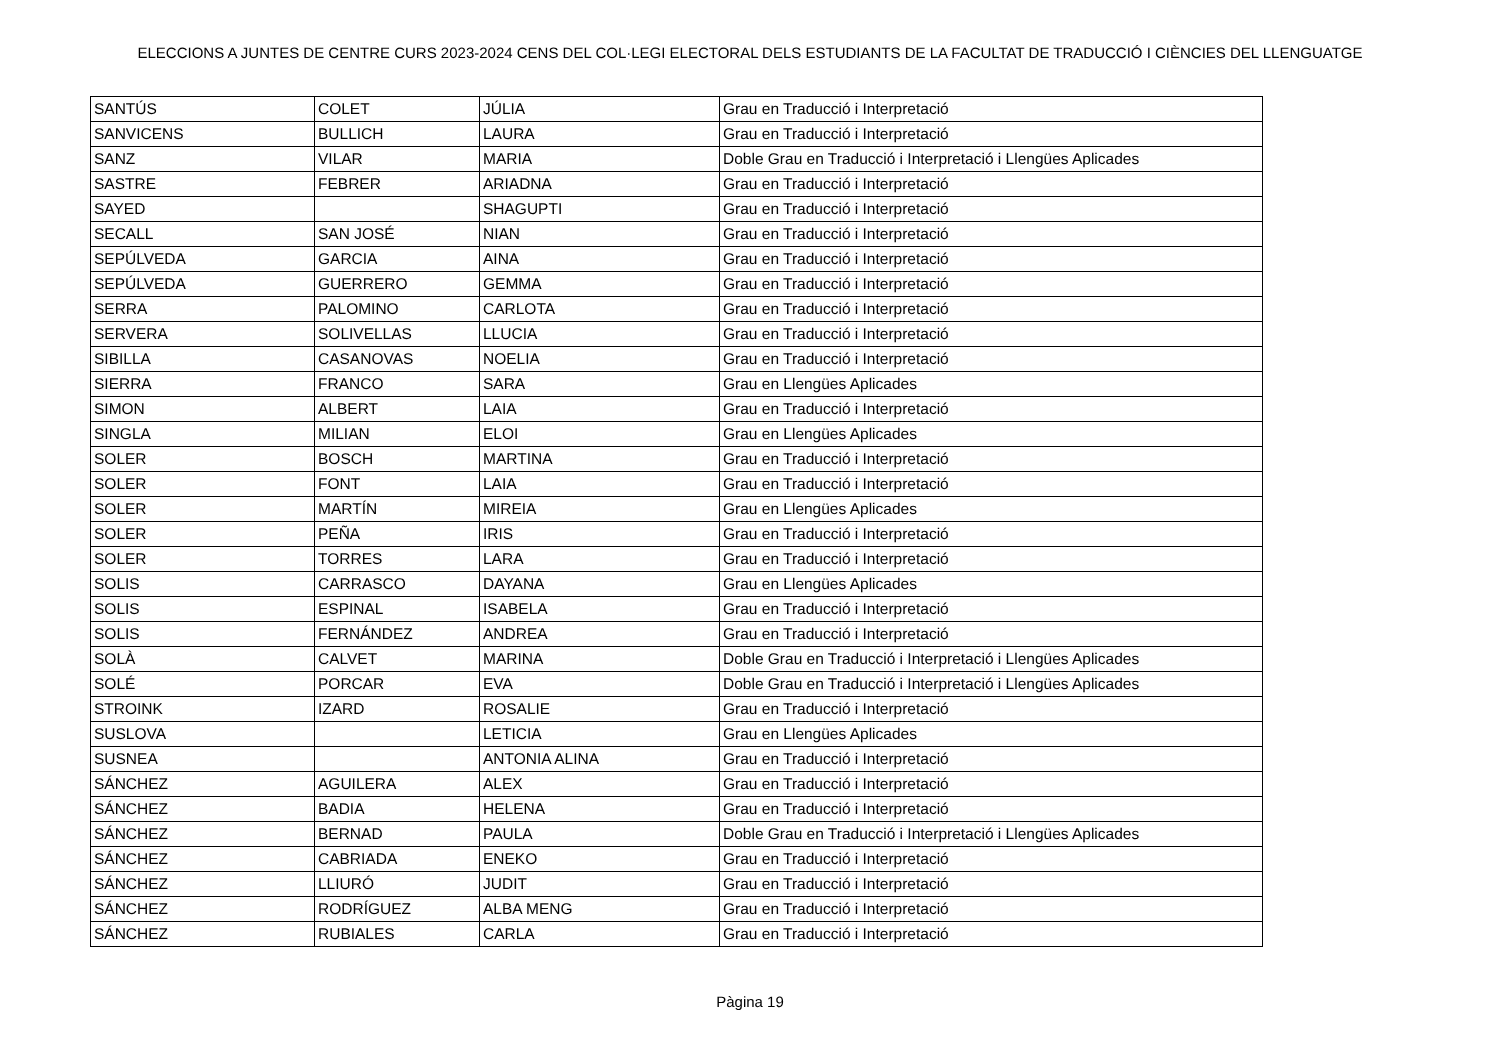ELECCIONS A JUNTES DE CENTRE CURS 2023-2024 CENS DEL COL·LEGI ELECTORAL DELS ESTUDIANTS DE LA FACULTAT DE TRADUCCIÓ I CIÈNCIES DEL LLENGUATGE
| SANTÚS | COLET | JÚLIA | Grau en Traducció i Interpretació |
| SANVICENS | BULLICH | LAURA | Grau en Traducció i Interpretació |
| SANZ | VILAR | MARIA | Doble Grau en Traducció i Interpretació i Llengües Aplicades |
| SASTRE | FEBRER | ARIADNA | Grau en Traducció i Interpretació |
| SAYED | | SHAGUPTI | Grau en Traducció i Interpretació |
| SECALL | SAN JOSÉ | NIAN | Grau en Traducció i Interpretació |
| SEPÚLVEDA | GARCIA | AINA | Grau en Traducció i Interpretació |
| SEPÚLVEDA | GUERRERO | GEMMA | Grau en Traducció i Interpretació |
| SERRA | PALOMINO | CARLOTA | Grau en Traducció i Interpretació |
| SERVERA | SOLIVELLAS | LLUCIA | Grau en Traducció i Interpretació |
| SIBILLA | CASANOVAS | NOELIA | Grau en Traducció i Interpretació |
| SIERRA | FRANCO | SARA | Grau en Llengües Aplicades |
| SIMON | ALBERT | LAIA | Grau en Traducció i Interpretació |
| SINGLA | MILIAN | ELOI | Grau en Llengües Aplicades |
| SOLER | BOSCH | MARTINA | Grau en Traducció i Interpretació |
| SOLER | FONT | LAIA | Grau en Traducció i Interpretació |
| SOLER | MARTÍN | MIREIA | Grau en Llengües Aplicades |
| SOLER | PEÑA | IRIS | Grau en Traducció i Interpretació |
| SOLER | TORRES | LARA | Grau en Traducció i Interpretació |
| SOLIS | CARRASCO | DAYANA | Grau en Llengües Aplicades |
| SOLIS | ESPINAL | ISABELA | Grau en Traducció i Interpretació |
| SOLIS | FERNÁNDEZ | ANDREA | Grau en Traducció i Interpretació |
| SOLÀ | CALVET | MARINA | Doble Grau en Traducció i Interpretació i Llengües Aplicades |
| SOLÉ | PORCAR | EVA | Doble Grau en Traducció i Interpretació i Llengües Aplicades |
| STROINK | IZARD | ROSALIE | Grau en Traducció i Interpretació |
| SUSLOVA | | LETICIA | Grau en Llengües Aplicades |
| SUSNEA | | ANTONIA ALINA | Grau en Traducció i Interpretació |
| SÁNCHEZ | AGUILERA | ALEX | Grau en Traducció i Interpretació |
| SÁNCHEZ | BADIA | HELENA | Grau en Traducció i Interpretació |
| SÁNCHEZ | BERNAD | PAULA | Doble Grau en Traducció i Interpretació i Llengües Aplicades |
| SÁNCHEZ | CABRIADA | ENEKO | Grau en Traducció i Interpretació |
| SÁNCHEZ | LLIURÓ | JUDIT | Grau en Traducció i Interpretació |
| SÁNCHEZ | RODRÍGUEZ | ALBA MENG | Grau en Traducció i Interpretació |
| SÁNCHEZ | RUBIALES | CARLA | Grau en Traducció i Interpretació |
Pàgina 19